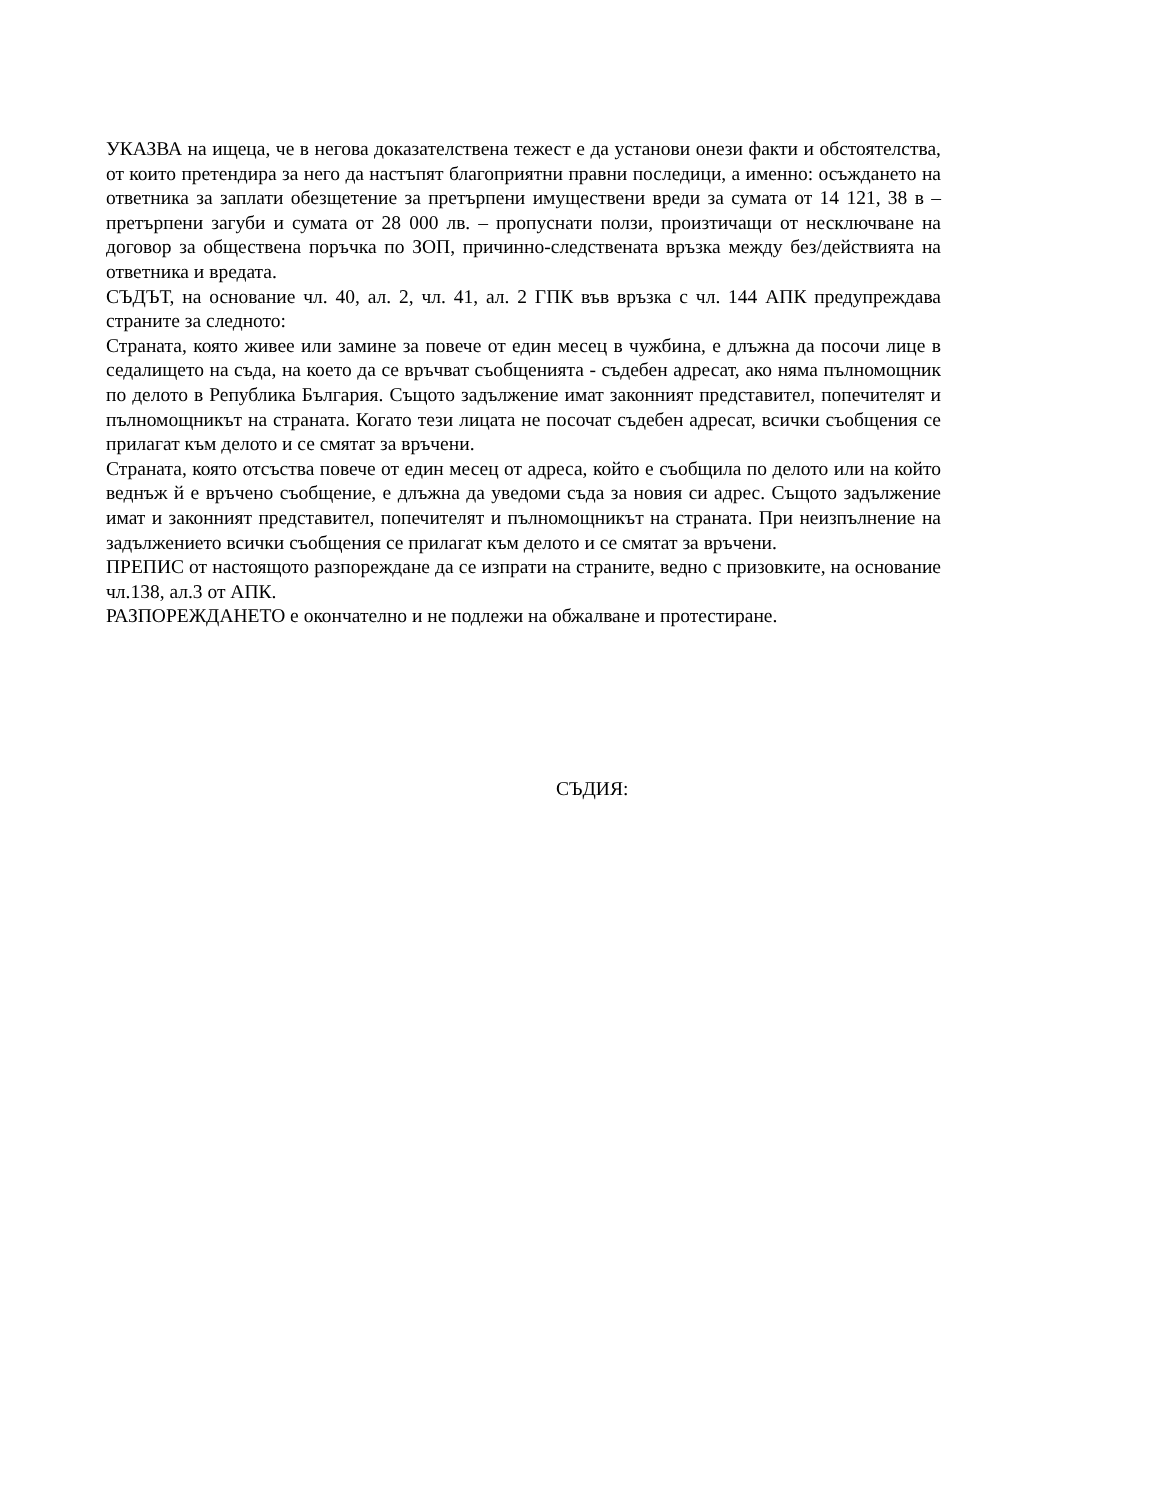УКАЗВА на ищеца, че в негова доказателствена тежест е да установи онези факти и обстоятелства, от които претендира за него да настъпят благоприятни правни последици, а именно: осъждането на ответника за заплати обезщетение за претърпени имуществени вреди за сумата от 14 121, 38 в – претърпени загуби и сумата от 28 000 лв. – пропуснати ползи, произтичащи от несключване на договор за обществена поръчка по ЗОП, причинно-следствената връзка между без/действията на ответника и вредата.
СЪДЪТ, на основание чл. 40, ал. 2, чл. 41, ал. 2 ГПК във връзка с чл. 144 АПК предупреждава страните за следното:
Страната, която живее или замине за повече от един месец в чужбина, е длъжна да посочи лице в седалището на съда, на което да се връчват съобщенията - съдебен адресат, ако няма пълномощник по делото в Република България. Същото задължение имат законният представител, попечителят и пълномощникът на страната. Когато тези лицата не посочат съдебен адресат, всички съобщения се прилагат към делото и се смятат за връчени.
Страната, която отсъства повече от един месец от адреса, който е съобщила по делото или на който веднъж й е връчено съобщение, е длъжна да уведоми съда за новия си адрес. Същото задължение имат и законният представител, попечителят и пълномощникът на страната. При неизпълнение на задължението всички съобщения се прилагат към делото и се смятат за връчени.
ПРЕПИС от настоящото разпореждане да се изпрати на страните, ведно с призовките, на основание чл.138, ал.3 от АПК.
РАЗПОРЕЖДАНЕТО е окончателно и не подлежи на обжалване и протестиране.
СЪДИЯ: